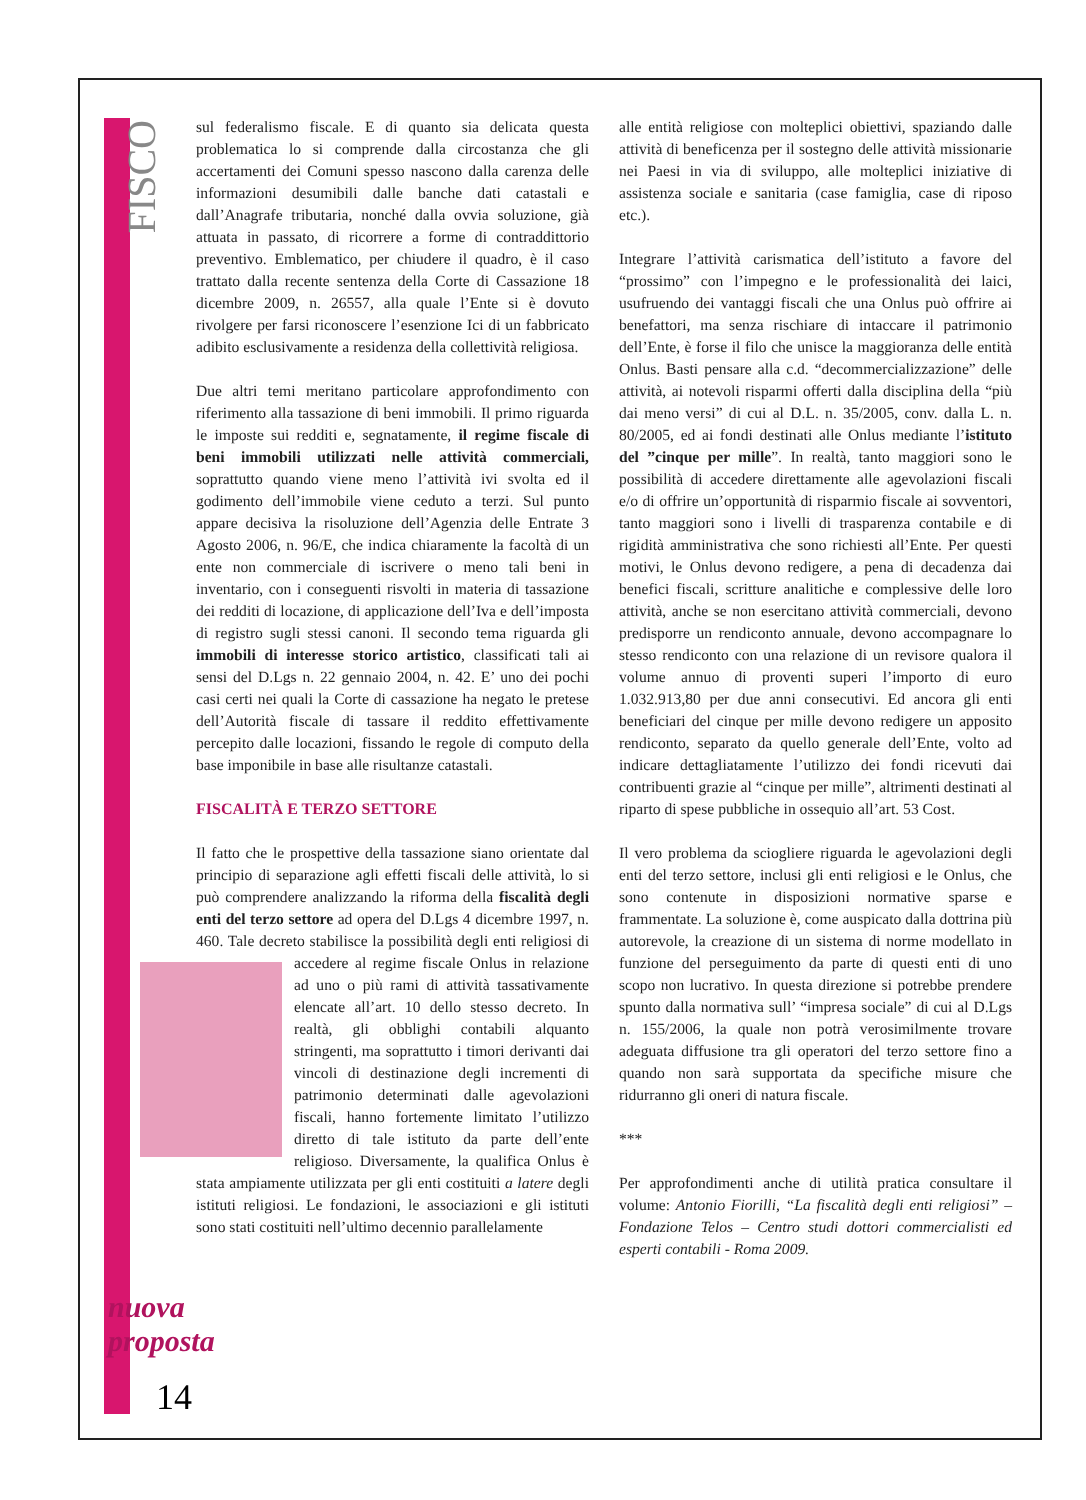FISCO
nuova
proposta
14
sul federalismo fiscale. E di quanto sia delicata questa problematica lo si comprende dalla circostanza che gli accertamenti dei Comuni spesso nascono dalla carenza delle informazioni desumibili dalle banche dati catastali e dall’Anagrafe tributaria, nonché dalla ovvia soluzione, già attuata in passato, di ricorrere a forme di contraddittorio preventivo. Emblematico, per chiudere il quadro, è il caso trattato dalla recente sentenza della Corte di Cassazione 18 dicembre 2009, n. 26557, alla quale l’Ente si è dovuto rivolgere per farsi riconoscere l’esenzione Ici di un fabbricato adibito esclusivamente a residenza della collettività religiosa.
Due altri temi meritano particolare approfondimento con riferimento alla tassazione di beni immobili. Il primo riguarda le imposte sui redditi e, segnatamente, il regime fiscale di beni immobili utilizzati nelle attività commerciali, soprattutto quando viene meno l’attività ivi svolta ed il godimento dell’immobile viene ceduto a terzi. Sul punto appare decisiva la risoluzione dell’Agenzia delle Entrate 3 Agosto 2006, n. 96/E, che indica chiaramente la facoltà di un ente non commerciale di iscrivere o meno tali beni in inventario, con i conseguenti risvolti in materia di tassazione dei redditi di locazione, di applicazione dell’Iva e dell’imposta di registro sugli stessi canoni. Il secondo tema riguarda gli immobili di interesse storico artistico, classificati tali ai sensi del D.Lgs n. 22 gennaio 2004, n. 42. E’ uno dei pochi casi certi nei quali la Corte di cassazione ha negato le pretese dell’Autorità fiscale di tassare il reddito effettivamente percepito dalle locazioni, fissando le regole di computo della base imponibile in base alle risultanze catastali.
FISCALITÀ E TERZO SETTORE
Il fatto che le prospettive della tassazione siano orientate dal principio di separazione agli effetti fiscali delle attività, lo si può comprendere analizzando la riforma della fiscalità degli enti del terzo settore ad opera del D.Lgs 4 dicembre 1997, n. 460. Tale decreto stabilisce la possibilità degli enti religiosi di accedere al regime fiscale Onlus in relazione ad uno o più rami di attività tassativamente elencate all’art. 10 dello stesso decreto. In realtà, gli obblighi contabili alquanto stringenti, ma soprattutto i timori derivanti dai vincoli di destinazione degli incrementi di patrimonio determinati dalle agevolazioni fiscali, hanno fortemente limitato l’utilizzo diretto di tale istituto da parte dell’ente religioso. Diversamente, la qualifica Onlus è stata ampiamente utilizzata per gli enti costituiti a latere degli istituti religiosi. Le fondazioni, le associazioni e gli istituti sono stati costituiti nell’ultimo decennio parallelamente
alle entità religiose con molteplici obiettivi, spaziando dalle attività di beneficenza per il sostegno delle attività missionarie nei Paesi in via di sviluppo, alle molteplici iniziative di assistenza sociale e sanitaria (case famiglia, case di riposo etc.).
Integrare l’attività carismatica dell’istituto a favore del “prossimo” con l’impegno e le professionalità dei laici, usufruendo dei vantaggi fiscali che una Onlus può offrire ai benefattori, ma senza rischiare di intaccare il patrimonio dell’Ente, è forse il filo che unisce la maggioranza delle entità Onlus. Basti pensare alla c.d. “decommercializzazione” delle attività, ai notevoli risparmi offerti dalla disciplina della “più dai meno versi” di cui al D.L. n. 35/2005, conv. dalla L. n. 80/2005, ed ai fondi destinati alle Onlus mediante l’istituto del ”cinque per mille”. In realtà, tanto maggiori sono le possibilità di accedere direttamente alle agevolazioni fiscali e/o di offrire un’opportunità di risparmio fiscale ai sovventori, tanto maggiori sono i livelli di trasparenza contabile e di rigidità amministrativa che sono richiesti all’Ente. Per questi motivi, le Onlus devono redigere, a pena di decadenza dai benefici fiscali, scritture analitiche e complessive delle loro attività, anche se non esercitano attività commerciali, devono predisporre un rendiconto annuale, devono accompagnare lo stesso rendiconto con una relazione di un revisore qualora il volume annuo di proventi superi l’importo di euro 1.032.913,80 per due anni consecutivi. Ed ancora gli enti beneficiari del cinque per mille devono redigere un apposito rendiconto, separato da quello generale dell’Ente, volto ad indicare dettagliatamente l’utilizzo dei fondi ricevuti dai contribuenti grazie al “cinque per mille”, altrimenti destinati al riparto di spese pubbliche in ossequio all’art. 53 Cost.
Il vero problema da sciogliere riguarda le agevolazioni degli enti del terzo settore, inclusi gli enti religiosi e le Onlus, che sono contenute in disposizioni normative sparse e frammentate. La soluzione è, come auspicato dalla dottrina più autorevole, la creazione di un sistema di norme modellato in funzione del perseguimento da parte di questi enti di uno scopo non lucrativo. In questa direzione si potrebbe prendere spunto dalla normativa sull’ “impresa sociale” di cui al D.Lgs n. 155/2006, la quale non potrà verosimilmente trovare adeguata diffusione tra gli operatori del terzo settore fino a quando non sarà supportata da specifiche misure che ridurranno gli oneri di natura fiscale.
***
Per approfondimenti anche di utilità pratica consultare il volume: Antonio Fiorilli, “La fiscalità degli enti religiosi” – Fondazione Telos – Centro studi dottori commercialisti ed esperti contabili - Roma 2009.